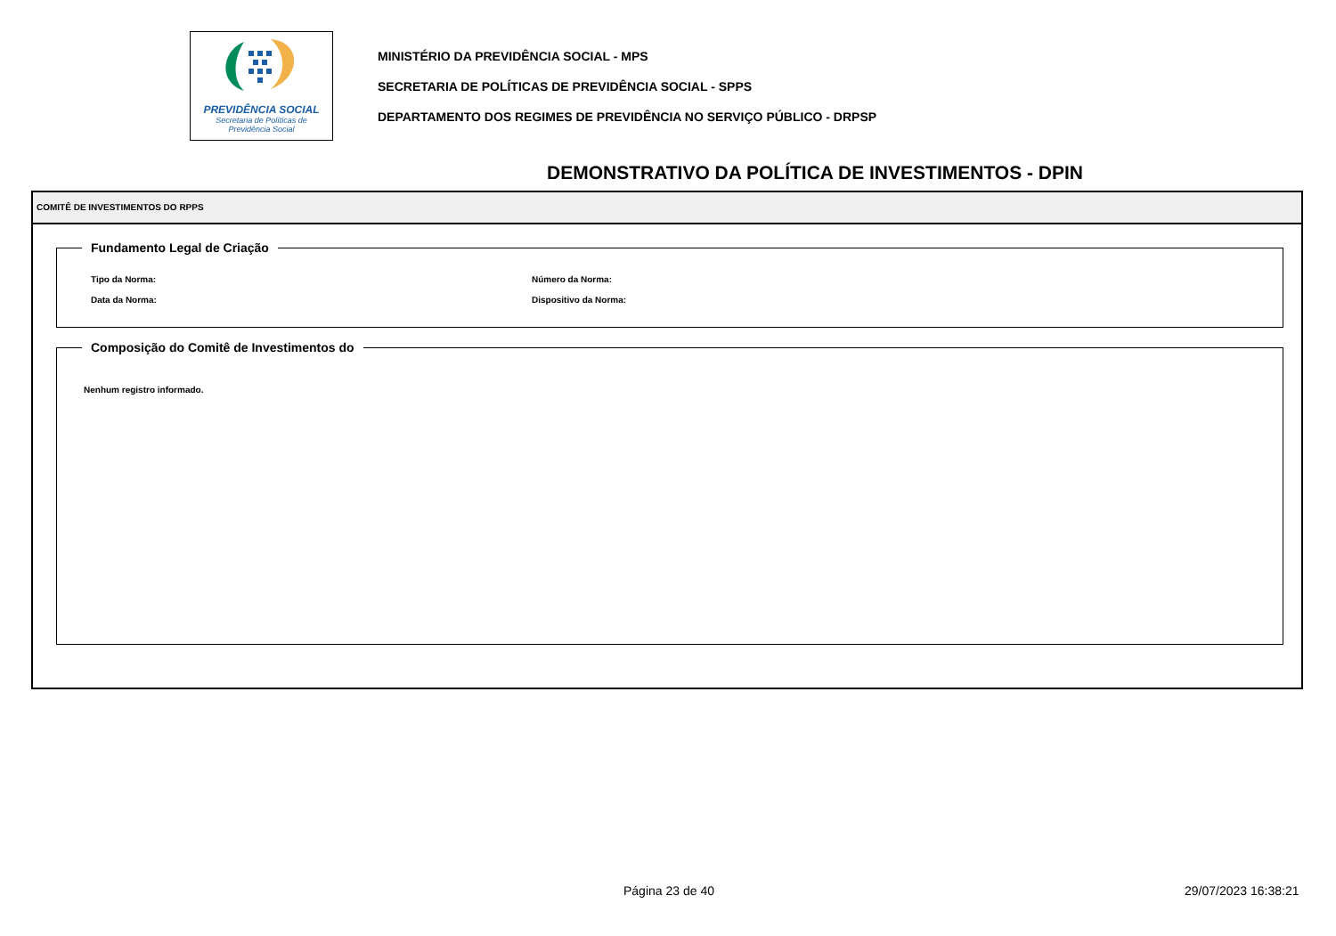PREVIDÊNCIA SOCIAL
Secretaria de Políticas de
Previdência Social
MINISTÉRIO DA PREVIDÊNCIA SOCIAL - MPS
SECRETARIA DE POLÍTICAS DE PREVIDÊNCIA SOCIAL - SPPS
DEPARTAMENTO DOS REGIMES DE PREVIDÊNCIA NO SERVIÇO PÚBLICO - DRPSP
DEMONSTRATIVO DA POLÍTICA DE INVESTIMENTOS - DPIN
COMITÊ DE INVESTIMENTOS DO RPPS
Fundamento Legal de Criação
Tipo da Norma: Número da Norma:
Data da Norma: Dispositivo da Norma:
Composição do Comitê de Investimentos do
Nenhum registro informado.
Página 23 de 40 29/07/2023 16:38:21